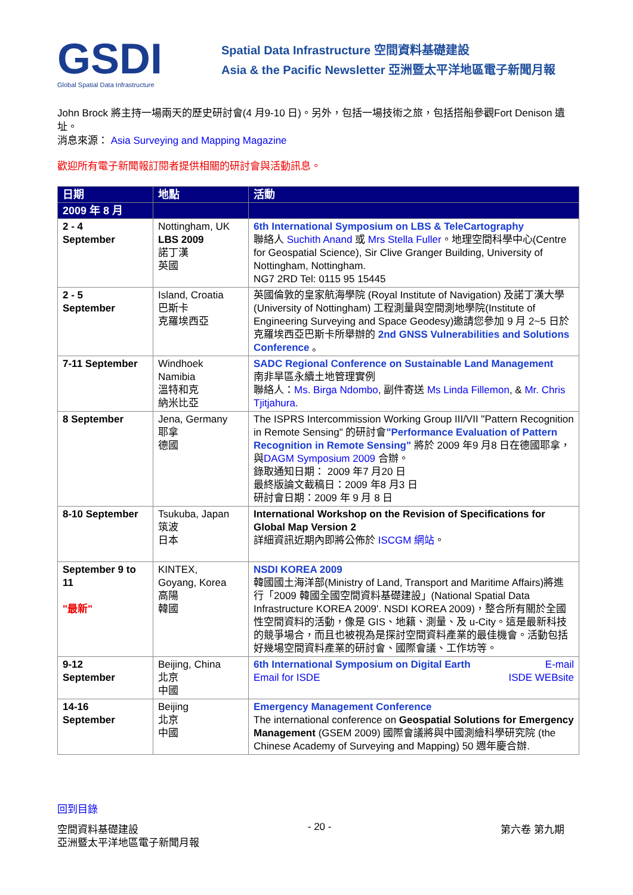GSDI
Global Spatial Data Infrastructure
Spatial Data Infrastructure 空間資料基礎建設
Asia & the Pacific Newsletter 亞洲暨太平洋地區電子新聞月報
John Brock 將主持一場兩天的歷史研討會(4 月9-10 日)。另外，包括一場技術之旅，包括搭船參觀Fort Denison 遺址。
消息來源： Asia Surveying and Mapping Magazine
歡迎所有電子新聞報訂閱者提供相關的研討會與活動訊息。
| 日期 | 地點 | 活動 |
| --- | --- | --- |
| 2009 年 8 月 | | |
| 2 - 4 September | Nottingham, UK LBS 2009 諾丁漢 英國 | 6th International Symposium on LBS & TeleCartography 聯絡人 Suchith Anand 或 Mrs Stella Fuller 。地理空間科學中心(Centre for Geospatial Science), Sir Clive Granger Building, University of Nottingham, Nottingham. NG7 2RD Tel: 0115 95 15445 |
| 2 - 5 September | Island, Croatia 巴斯卡 克羅埃西亞 | 英國倫敦的皇家航海學院 (Royal Institute of Navigation) 及諾丁漢大學 (University of Nottingham) 工程測量與空間測地學院(Institute of Engineering Surveying and Space Geodesy)邀請您參加 9 月 2~5 日於克羅埃西亞巴斯卡所舉辦的 2nd GNSS Vulnerabilities and Solutions Conference 。 |
| 7-11 September | Windhoek Namibia 溫特和克 納米比亞 | SADC Regional Conference on Sustainable Land Management 南非旱區永續土地管理實例 聯絡人： Ms. Birga Ndombo , 副件寄送 Ms Linda Fillemon , & Mr. Chris Tjitjahura . |
| 8 September | Jena, Germany 耶拿 德國 | The ISPRS Intercommission Working Group III/VII "Pattern Recognition in Remote Sensing" 的研討會 "Performance Evaluation of Pattern Recognition in Remote Sensing" 將於 2009 年9 月8 日在德國耶拿，與 DAGM Symposium 2009 合辦。 錄取通知日期： 2009 年7 月20 日 最終版論文截稿日：2009 年8 月3 日 研討會日期：2009 年 9 月 8 日 |
| 8-10 September | Tsukuba, Japan 筑波 日本 | International Workshop on the Revision of Specifications for Global Map Version 2 詳細資訊近期內即將公佈於 ISCGM 網站 。 |
| September 9 to 11 "最新" | KINTEX, Goyang, Korea 高陽 韓國 | NSDI KOREA 2009 韓國國土海洋部(Ministry of Land, Transport and Maritime Affairs)將進行「2009 韓國全國空間資料基礎建設」(National Spatial Data Infrastructure KOREA 2009'. NSDI KOREA 2009)，整合所有關於全國性空間資料的活動，像是 GIS、地籍、測量、及 u-City。這是最新科技的競爭場合，而且也被視為是探討空間資料產業的最佳機會。活動包括好幾場空間資料產業的研討會、國際會議、工作坊等。 |
| 9-12 September | Beijing, China 北京 中國 | 6th International Symposium on Digital Earth E-mail Email for ISDE ISDE WEBsite |
| 14-16 September | Beijing 北京 中國 | Emergency Management Conference The international conference on Geospatial Solutions for Emergency Management (GSEM 2009) 國際會議將與中國測繪科學研究院 (the Chinese Academy of Surveying and Mapping) 50 週年慶合辦. |
回到目錄
空間資料基礎建設 - 20 - 第六卷 第九期
亞洲暨太平洋地區電子新聞月報